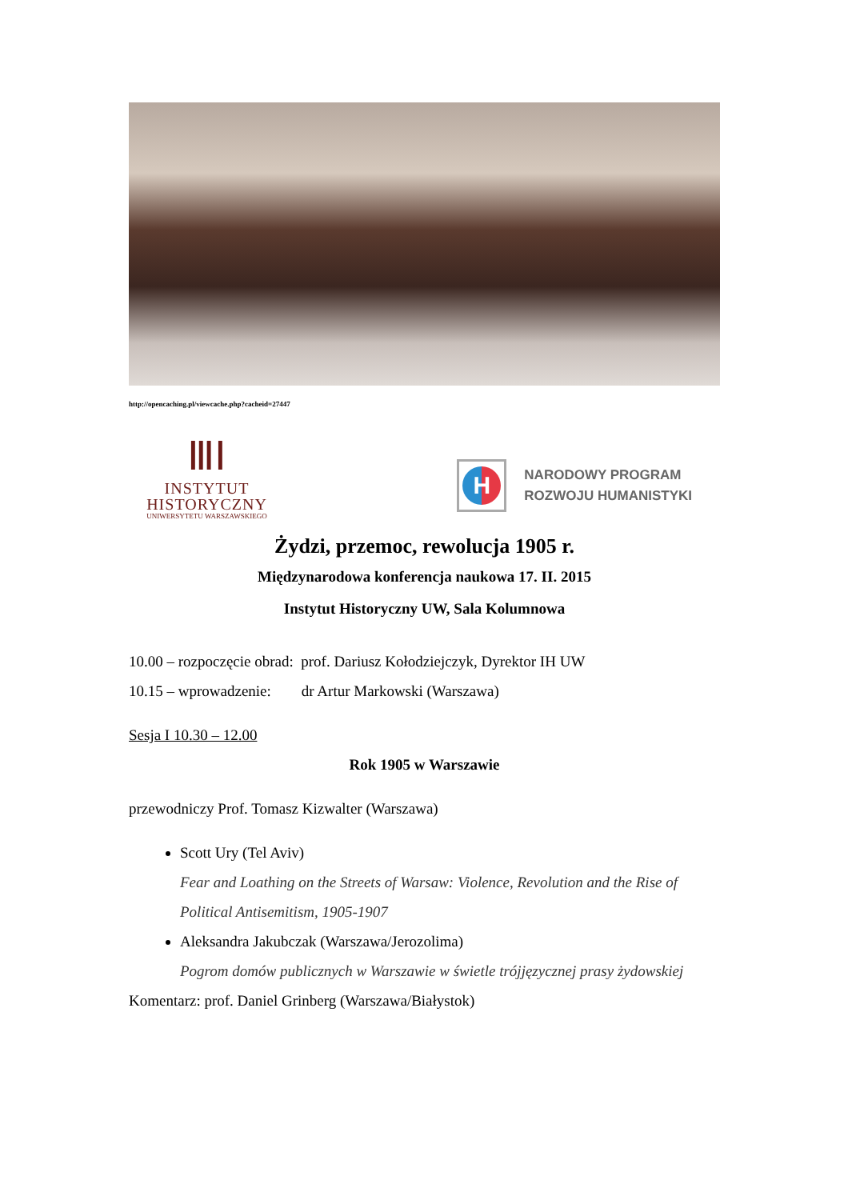http://opencaching.pl/viewcache.php?cacheid=27447
ⅢⅠ
INSTYTUT
HISTORYCZNY
UNIWERSYTETU WARSZAWSKIEGO
H
NARODOWY PROGRAM
ROZWOJU HUMANISTYKI
Żydzi, przemoc, rewolucja 1905 r.
Międzynarodowa konferencja naukowa 17. II. 2015
Instytut Historyczny UW, Sala Kolumnowa
10.00 – rozpoczęcie obrad: prof. Dariusz Kołodziejczyk, Dyrektor IH UW
10.15 – wprowadzenie: dr Artur Markowski (Warszawa)
Sesja I 10.30 – 12.00
Rok 1905 w Warszawie
przewodniczy Prof. Tomasz Kizwalter (Warszawa)
Scott Ury (Tel Aviv)
Fear and Loathing on the Streets of Warsaw: Violence, Revolution and the Rise of Political Antisemitism, 1905-1907
Aleksandra Jakubczak (Warszawa/Jerozolima)
Pogrom domów publicznych w Warszawie w świetle trójjęzycznej prasy żydowskiej
Komentarz: prof. Daniel Grinberg (Warszawa/Białystok)